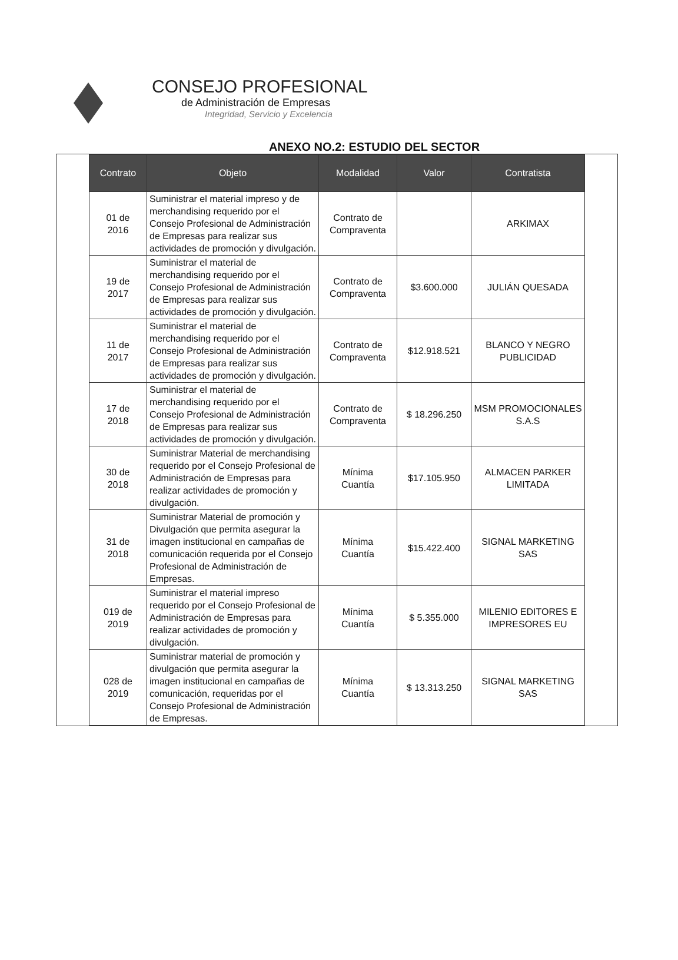CONSEJO PROFESIONAL
de Administración de Empresas
Integridad, Servicio y Excelencia
ANEXO NO.2: ESTUDIO DEL SECTOR
| Contrato | Objeto | Modalidad | Valor | Contratista |
| --- | --- | --- | --- | --- |
| 01 de 2016 | Suministrar el material impreso y de merchandising requerido por el Consejo Profesional de Administración de Empresas para realizar sus actividades de promoción y divulgación. | Contrato de Compraventa | | ARKIMAX |
| 19 de 2017 | Suministrar el material de merchandising requerido por el Consejo Profesional de Administración de Empresas para realizar sus actividades de promoción y divulgación. | Contrato de Compraventa | $3.600.000 | JULIÁN QUESADA |
| 11 de 2017 | Suministrar el material de merchandising requerido por el Consejo Profesional de Administración de Empresas para realizar sus actividades de promoción y divulgación. | Contrato de Compraventa | $12.918.521 | BLANCO Y NEGRO PUBLICIDAD |
| 17 de 2018 | Suministrar el material de merchandising requerido por el Consejo Profesional de Administración de Empresas para realizar sus actividades de promoción y divulgación. | Contrato de Compraventa | $ 18.296.250 | MSM PROMOCIONALES S.A.S |
| 30 de 2018 | Suministrar Material de merchandising requerido por el Consejo Profesional de Administración de Empresas para realizar actividades de promoción y divulgación. | Mínima Cuantía | $17.105.950 | ALMACEN PARKER LIMITADA |
| 31 de 2018 | Suministrar Material de promoción y Divulgación que permita asegurar la imagen institucional en campañas de comunicación requerida por el Consejo Profesional de Administración de Empresas. | Mínima Cuantía | $15.422.400 | SIGNAL MARKETING SAS |
| 019 de 2019 | Suministrar el material impreso requerido por el Consejo Profesional de Administración de Empresas para realizar actividades de promoción y divulgación. | Mínima Cuantía | $ 5.355.000 | MILENIO EDITORES E IMPRESORES EU |
| 028 de 2019 | Suministrar material de promoción y divulgación que permita asegurar la imagen institucional en campañas de comunicación, requeridas por el Consejo Profesional de Administración de Empresas. | Mínima Cuantía | $ 13.313.250 | SIGNAL MARKETING SAS |